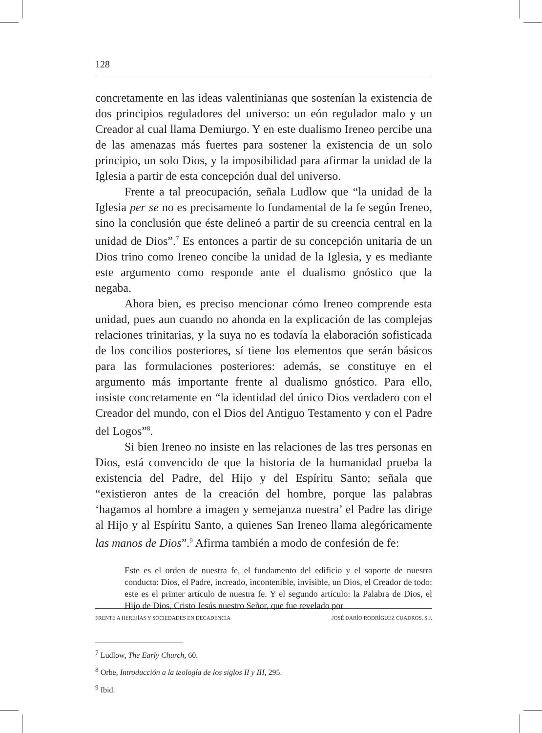128
concretamente en las ideas valentinianas que sostenían la existencia de dos principios reguladores del universo: un eón regulador malo y un Creador al cual llama Demiurgo. Y en este dualismo Ireneo percibe una de las amenazas más fuertes para sostener la existencia de un solo principio, un solo Dios, y la imposibilidad para afirmar la unidad de la Iglesia a partir de esta concepción dual del universo.
Frente a tal preocupación, señala Ludlow que “la unidad de la Iglesia per se no es precisamente lo fundamental de la fe según Ireneo, sino la conclusión que éste delineó a partir de su creencia central en la unidad de Dios”.<sup>7</sup> Es entonces a partir de su concepción unitaria de un Dios trino como Ireneo concibe la unidad de la Iglesia, y es mediante este argumento como responde ante el dualismo gnóstico que la negaba.
Ahora bien, es preciso mencionar cómo Ireneo comprende esta unidad, pues aun cuando no ahonda en la explicación de las complejas relaciones trinitarias, y la suya no es todavía la elaboración sofisticada de los concilios posteriores, sí tiene los elementos que serán básicos para las formulaciones posteriores: además, se constituye en el argumento más importante frente al dualismo gnóstico. Para ello, insiste concretamente en “la identidad del único Dios verdadero con el Creador del mundo, con el Dios del Antiguo Testamento y con el Padre del Logos”<sup>8</sup>.
Si bien Ireneo no insiste en las relaciones de las tres personas en Dios, está convencido de que la historia de la humanidad prueba la existencia del Padre, del Hijo y del Espíritu Santo; señala que “existieron antes de la creación del hombre, porque las palabras ‘hagamos al hombre a imagen y semejanza nuestra’ el Padre las dirige al Hijo y al Espíritu Santo, a quienes San Ireneo llama alegóricamente las manos de Dios”.<sup>9</sup> Afirma también a modo de confesión de fe:
Este es el orden de nuestra fe, el fundamento del edificio y el soporte de nuestra conducta: Dios, el Padre, increado, incontenible, invisible, un Dios, el Creador de todo: este es el primer artículo de nuestra fe. Y el segundo artículo: la Palabra de Dios, el Hijo de Dios, Cristo Jesús nuestro Señor, que fue revelado por
<sup>7</sup> Ludlow, The Early Church, 60.
<sup>8</sup> Orbe, Introducción a la teología de los siglos II y III, 295.
<sup>9</sup> Ibid.
FRENTE A HEREJÍAS Y SOCIEDADES EN DECADENCIA JOSÉ DARÍO RODRÍGUEZ CUADROS, S.J.